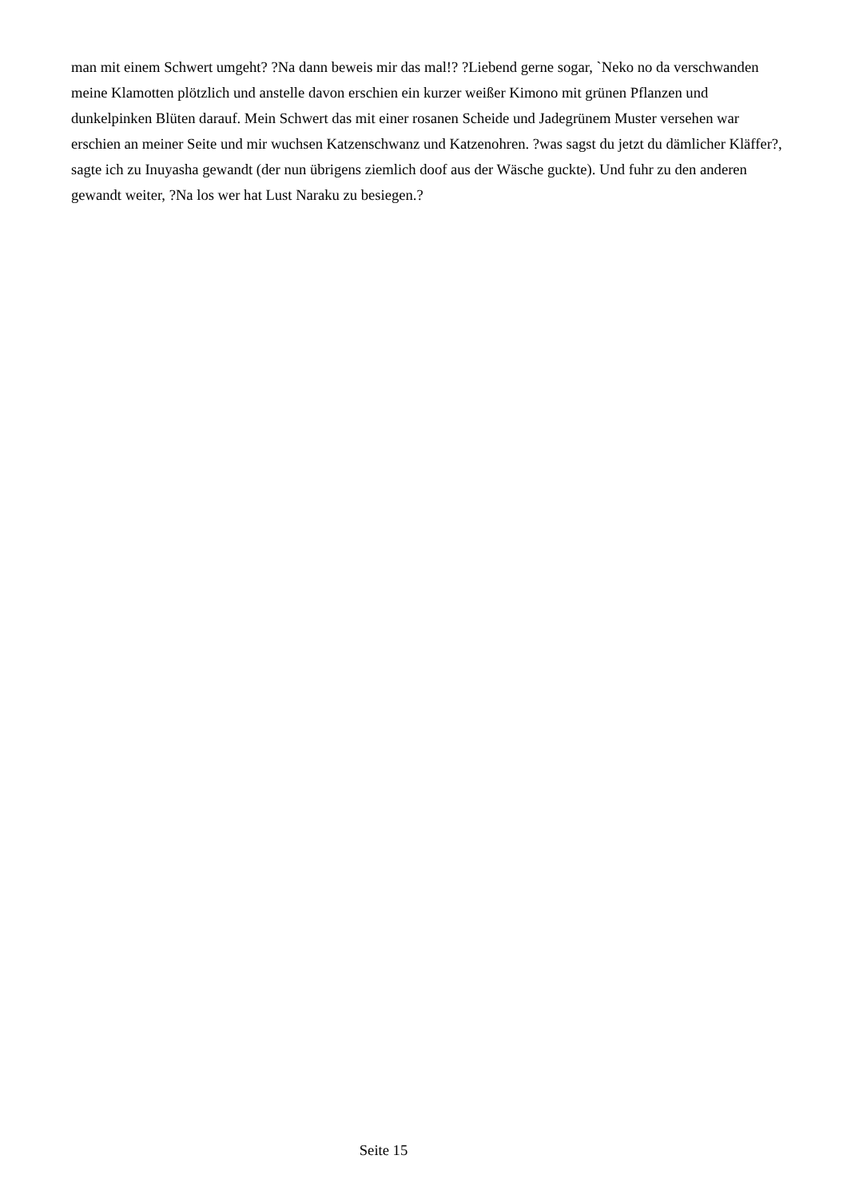man mit einem Schwert umgeht? ?Na dann beweis mir das mal!? ?Liebend gerne sogar, `Neko no da verschwanden meine Klamotten plötzlich und anstelle davon erschien ein kurzer weißer Kimono mit grünen Pflanzen und dunkelpinken Blüten darauf. Mein Schwert das mit einer rosanen Scheide und Jadegrünem Muster versehen war erschien an meiner Seite und mir wuchsen Katzenschwanz und Katzenohren. ?was sagst du jetzt du dämlicher Kläffer?, sagte ich zu Inuyasha gewandt (der nun übrigens ziemlich doof aus der Wäsche guckte). Und fuhr zu den anderen gewandt weiter, ?Na los wer hat Lust Naraku zu besiegen.?
Seite 15